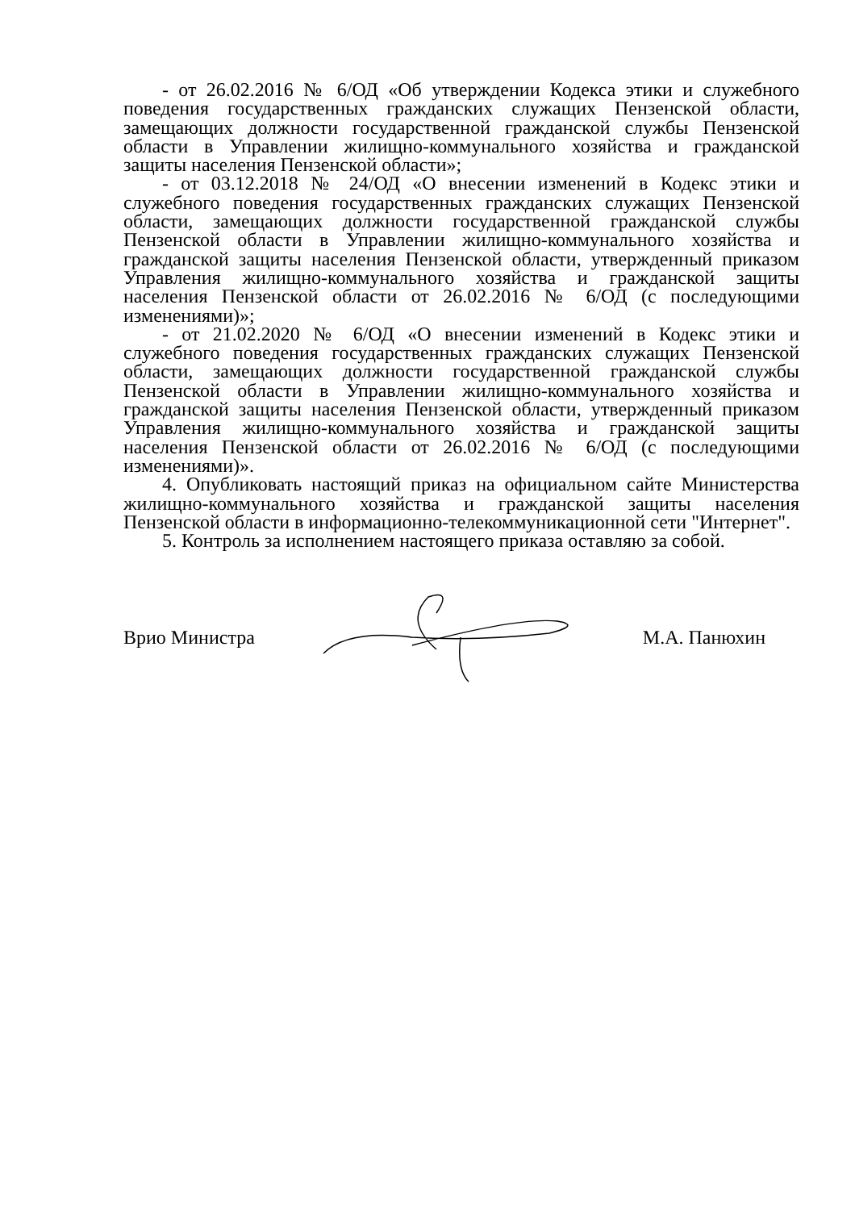- от 26.02.2016 № 6/ОД «Об утверждении Кодекса этики и служебного поведения государственных гражданских служащих Пензенской области, замещающих должности государственной гражданской службы Пензенской области в Управлении жилищно-коммунального хозяйства и гражданской защиты населения Пензенской области»;
- от 03.12.2018 № 24/ОД «О внесении изменений в Кодекс этики и служебного поведения государственных гражданских служащих Пензенской области, замещающих должности государственной гражданской службы Пензенской области в Управлении жилищно-коммунального хозяйства и гражданской защиты населения Пензенской области, утвержденный приказом Управления жилищно-коммунального хозяйства и гражданской защиты населения Пензенской области от 26.02.2016 № 6/ОД (с последующими изменениями)»;
- от 21.02.2020 № 6/ОД «О внесении изменений в Кодекс этики и служебного поведения государственных гражданских служащих Пензенской области, замещающих должности государственной гражданской службы Пензенской области в Управлении жилищно-коммунального хозяйства и гражданской защиты населения Пензенской области, утвержденный приказом Управления жилищно-коммунального хозяйства и гражданской защиты населения Пензенской области от 26.02.2016 № 6/ОД (с последующими изменениями)».
4. Опубликовать настоящий приказ на официальном сайте Министерства жилищно-коммунального хозяйства и гражданской защиты населения Пензенской области в информационно-телекоммуникационной сети "Интернет".
5. Контроль за исполнением настоящего приказа оставляю за собой.
Врио Министра М.А. Панюхин